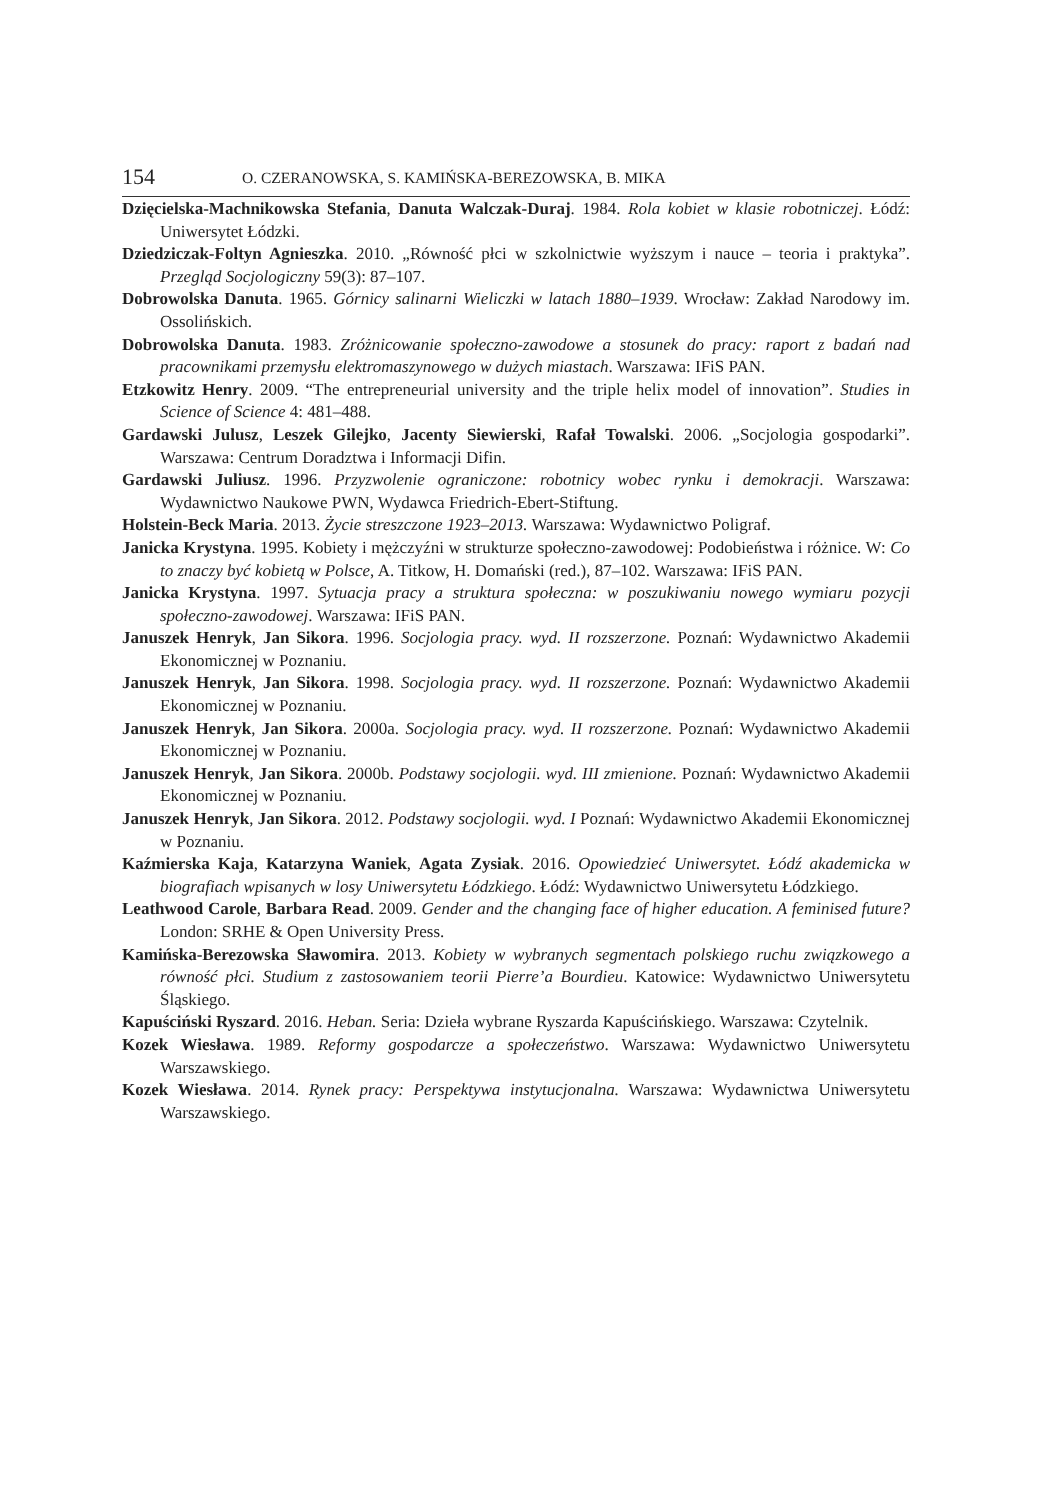154 O. CZERANOWSKA, S. KAMIŃSKA-BEREZOWSKA, B. MIKA
Dzięcielska-Machnikowska Stefania, Danuta Walczak-Duraj. 1984. Rola kobiet w klasie robotniczej. Łódź: Uniwersytet Łódzki.
Dziedziczak-Foltyn Agnieszka. 2010. „Równość płci w szkolnictwie wyższym i nauce – teoria i praktyka”. Przegląd Socjologiczny 59(3): 87–107.
Dobrowolska Danuta. 1965. Górnicy salinarni Wieliczki w latach 1880–1939. Wrocław: Zakład Narodowy im. Ossolińskich.
Dobrowolska Danuta. 1983. Zróżnicowanie społeczno-zawodowe a stosunek do pracy: raport z badań nad pracownikami przemysłu elektromaszynowego w dużych miastach. Warszawa: IFiS PAN.
Etzkowitz Henry. 2009. “The entrepreneurial university and the triple helix model of innovation”. Studies in Science of Science 4: 481–488.
Gardawski Julusz, Leszek Gilejko, Jacenty Siewierski, Rafał Towalski. 2006. „Socjologia gospodarki”. Warszawa: Centrum Doradztwa i Informacji Difin.
Gardawski Juliusz. 1996. Przyzwolenie ograniczone: robotnicy wobec rynku i demokracji. Warszawa: Wydawnictwo Naukowe PWN, Wydawca Friedrich-Ebert-Stiftung.
Holstein-Beck Maria. 2013. Życie streszczone 1923–2013. Warszawa: Wydawnictwo Poligraf.
Janicka Krystyna. 1995. Kobiety i mężczyźni w strukturze społeczno-zawodowej: Podobieństwa i różnice. W: Co to znaczy być kobietą w Polsce, A. Titkow, H. Domański (red.), 87–102. Warszawa: IFiS PAN.
Janicka Krystyna. 1997. Sytuacja pracy a struktura społeczna: w poszukiwaniu nowego wymiaru pozycji społeczno-zawodowej. Warszawa: IFiS PAN.
Januszek Henryk, Jan Sikora. 1996. Socjologia pracy. wyd. II rozszerzone. Poznań: Wydawnictwo Akademii Ekonomicznej w Poznaniu.
Januszek Henryk, Jan Sikora. 1998. Socjologia pracy. wyd. II rozszerzone. Poznań: Wydawnictwo Akademii Ekonomicznej w Poznaniu.
Januszek Henryk, Jan Sikora. 2000a. Socjologia pracy. wyd. II rozszerzone. Poznań: Wydawnictwo Akademii Ekonomicznej w Poznaniu.
Januszek Henryk, Jan Sikora. 2000b. Podstawy socjologii. wyd. III zmienione. Poznań: Wydawnictwo Akademii Ekonomicznej w Poznaniu.
Januszek Henryk, Jan Sikora. 2012. Podstawy socjologii. wyd. I Poznań: Wydawnictwo Akademii Ekonomicznej w Poznaniu.
Kaźmierska Kaja, Katarzyna Waniek, Agata Zysiak. 2016. Opowiedzieć Uniwersytet. Łódź akademicka w biografiach wpisanych w losy Uniwersytetu Łódzkiego. Łódź: Wydawnictwo Uniwersytetu Łódzkiego.
Leathwood Carole, Barbara Read. 2009. Gender and the changing face of higher education. A feminised future? London: SRHE & Open University Press.
Kamińska-Berezowska Sławomira. 2013. Kobiety w wybranych segmentach polskiego ruchu związkowego a równość płci. Studium z zastosowaniem teorii Pierre’a Bourdieu. Katowice: Wydawnictwo Uniwersytetu Śląskiego.
Kapuściński Ryszard. 2016. Heban. Seria: Dzieła wybrane Ryszarda Kapuścińskiego. Warszawa: Czytelnik.
Kozek Wiesława. 1989. Reformy gospodarcze a społeczeństwo. Warszawa: Wydawnictwo Uniwersytetu Warszawskiego.
Kozek Wiesława. 2014. Rynek pracy: Perspektywa instytucjonalna. Warszawa: Wydawnictwa Uniwersytetu Warszawskiego.